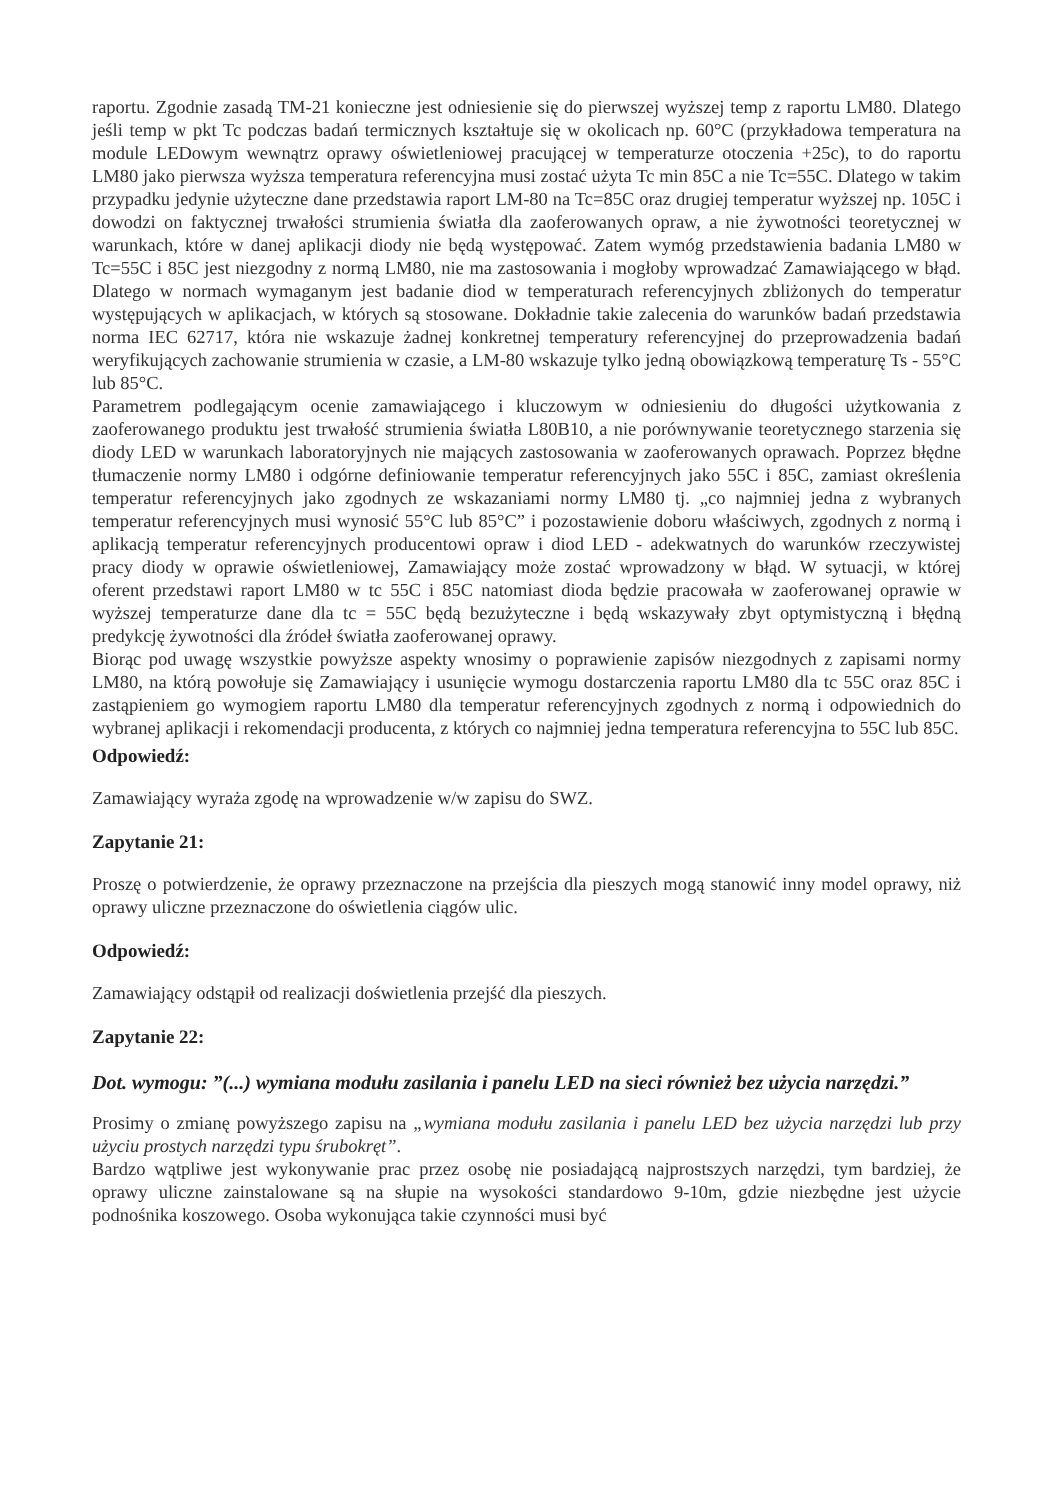raportu. Zgodnie zasadą TM-21 konieczne jest odniesienie się do pierwszej wyższej temp z raportu LM80. Dlatego jeśli temp w pkt Tc podczas badań termicznych kształtuje się w okolicach np. 60°C (przykładowa temperatura na module LEDowym wewnątrz oprawy oświetleniowej pracującej w temperaturze otoczenia +25c), to do raportu LM80 jako pierwsza wyższa temperatura referencyjna musi zostać użyta Tc min 85C a nie Tc=55C. Dlatego w takim przypadku jedynie użyteczne dane przedstawia raport LM-80 na Tc=85C oraz drugiej temperatur wyższej np. 105C i dowodzi on faktycznej trwałości strumienia światła dla zaoferowanych opraw, a nie żywotności teoretycznej w warunkach, które w danej aplikacji diody nie będą występować. Zatem wymóg przedstawienia badania LM80 w Tc=55C i 85C jest niezgodny z normą LM80, nie ma zastosowania i mogłoby wprowadzać Zamawiającego w błąd. Dlatego w normach wymaganym jest badanie diod w temperaturach referencyjnych zbliżonych do temperatur występujących w aplikacjach, w których są stosowane. Dokładnie takie zalecenia do warunków badań przedstawia norma IEC 62717, która nie wskazuje żadnej konkretnej temperatury referencyjnej do przeprowadzenia badań weryfikujących zachowanie strumienia w czasie, a LM-80 wskazuje tylko jedną obowiązkową temperaturę Ts - 55°C lub 85°C.
Parametrem podlegającym ocenie zamawiającego i kluczowym w odniesieniu do długości użytkowania z zaoferowanego produktu jest trwałość strumienia światła L80B10, a nie porównywanie teoretycznego starzenia się diody LED w warunkach laboratoryjnych nie mających zastosowania w zaoferowanych oprawach. Poprzez błędne tłumaczenie normy LM80 i odgórne definiowanie temperatur referencyjnych jako 55C i 85C, zamiast określenia temperatur referencyjnych jako zgodnych ze wskazaniami normy LM80 tj. „co najmniej jedna z wybranych temperatur referencyjnych musi wynosić 55°C lub 85°C” i pozostawienie doboru właściwych, zgodnych z normą i aplikacją temperatur referencyjnych producentowi opraw i diod LED - adekwatnych do warunków rzeczywistej pracy diody w oprawie oświetleniowej, Zamawiający może zostać wprowadzony w błąd. W sytuacji, w której oferent przedstawi raport LM80 w tc 55C i 85C natomiast dioda będzie pracowała w zaoferowanej oprawie w wyższej temperaturze dane dla tc = 55C będą bezużyteczne i będą wskazywały zbyt optymistyczną i błędną predykcję żywotności dla źródeł światła zaoferowanej oprawy.
Biorąc pod uwagę wszystkie powyższe aspekty wnosimy o poprawienie zapisów niezgodnych z zapisami normy LM80, na którą powołuje się Zamawiający i usunięcie wymogu dostarczenia raportu LM80 dla tc 55C oraz 85C i zastąpieniem go wymogiem raportu LM80 dla temperatur referencyjnych zgodnych z normą i odpowiednich do wybranej aplikacji i rekomendacji producenta, z których co najmniej jedna temperatura referencyjna to 55C lub 85C.
Odpowiedź:
Zamawiający wyraża zgodę na wprowadzenie w/w zapisu do SWZ.
Zapytanie 21:
Proszę o potwierdzenie, że oprawy przeznaczone na przejścia dla pieszych mogą stanowić inny model oprawy, niż oprawy uliczne przeznaczone do oświetlenia ciągów ulic.
Odpowiedź:
Zamawiający odstąpił od realizacji doświetlenia przejść dla pieszych.
Zapytanie 22:
Dot. wymogu: ”(...) wymiana modułu zasilania i panelu LED na sieci również bez użycia narzędzi.”
Prosimy o zmianę powyższego zapisu na „wymiana modułu zasilania i panelu LED bez użycia narzędzi lub przy użyciu prostych narzędzi typu śrubokręt”.
Bardzo wątpliwe jest wykonywanie prac przez osobę nie posiadającą najprostszych narzędzi, tym bardziej, że oprawy uliczne zainstalowane są na słupie na wysokości standardowo 9-10m, gdzie niezbędne jest użycie podnośnika koszowego. Osoba wykonująca takie czynności musi być